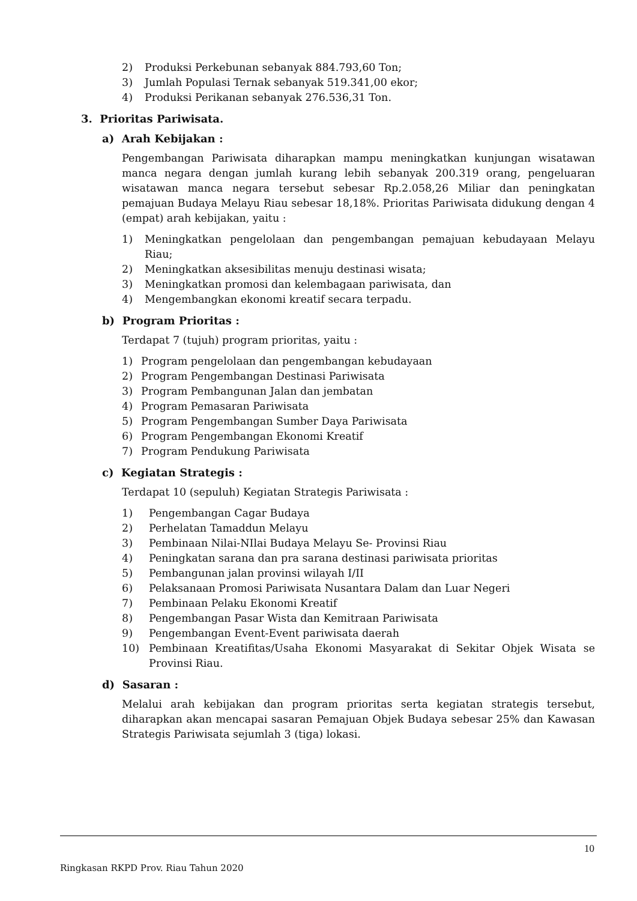2) Produksi Perkebunan sebanyak 884.793,60 Ton;
3) Jumlah Populasi Ternak sebanyak 519.341,00 ekor;
4) Produksi Perikanan sebanyak 276.536,31 Ton.
3. Prioritas Pariwisata.
a) Arah Kebijakan :
Pengembangan Pariwisata diharapkan mampu meningkatkan kunjungan wisatawan manca negara dengan jumlah kurang lebih sebanyak 200.319 orang, pengeluaran wisatawan manca negara tersebut sebesar Rp.2.058,26 Miliar dan peningkatan pemajuan Budaya Melayu Riau sebesar 18,18%. Prioritas Pariwisata didukung dengan 4 (empat) arah kebijakan, yaitu :
1) Meningkatkan pengelolaan dan pengembangan pemajuan kebudayaan Melayu Riau;
2) Meningkatkan aksesibilitas menuju destinasi wisata;
3) Meningkatkan promosi dan kelembagaan pariwisata, dan
4) Mengembangkan ekonomi kreatif secara terpadu.
b) Program Prioritas :
Terdapat 7 (tujuh) program prioritas, yaitu :
1) Program pengelolaan dan pengembangan kebudayaan
2) Program Pengembangan Destinasi Pariwisata
3) Program Pembangunan Jalan dan jembatan
4) Program Pemasaran Pariwisata
5) Program Pengembangan Sumber Daya Pariwisata
6) Program Pengembangan Ekonomi Kreatif
7) Program Pendukung Pariwisata
c) Kegiatan Strategis :
Terdapat 10 (sepuluh) Kegiatan Strategis Pariwisata :
1) Pengembangan Cagar Budaya
2) Perhelatan Tamaddun Melayu
3) Pembinaan Nilai-NIlai Budaya Melayu Se- Provinsi Riau
4) Peningkatan sarana dan pra sarana destinasi pariwisata prioritas
5) Pembangunan jalan provinsi wilayah I/II
6) Pelaksanaan Promosi Pariwisata Nusantara Dalam dan Luar Negeri
7) Pembinaan Pelaku Ekonomi Kreatif
8) Pengembangan Pasar Wista dan Kemitraan Pariwisata
9) Pengembangan Event-Event pariwisata daerah
10) Pembinaan Kreatifitas/Usaha Ekonomi Masyarakat di Sekitar Objek Wisata se Provinsi Riau.
d) Sasaran :
Melalui arah kebijakan dan program prioritas serta kegiatan strategis tersebut, diharapkan akan mencapai sasaran Pemajuan Objek Budaya sebesar 25% dan Kawasan Strategis Pariwisata sejumlah 3 (tiga) lokasi.
10
Ringkasan RKPD Prov. Riau Tahun 2020